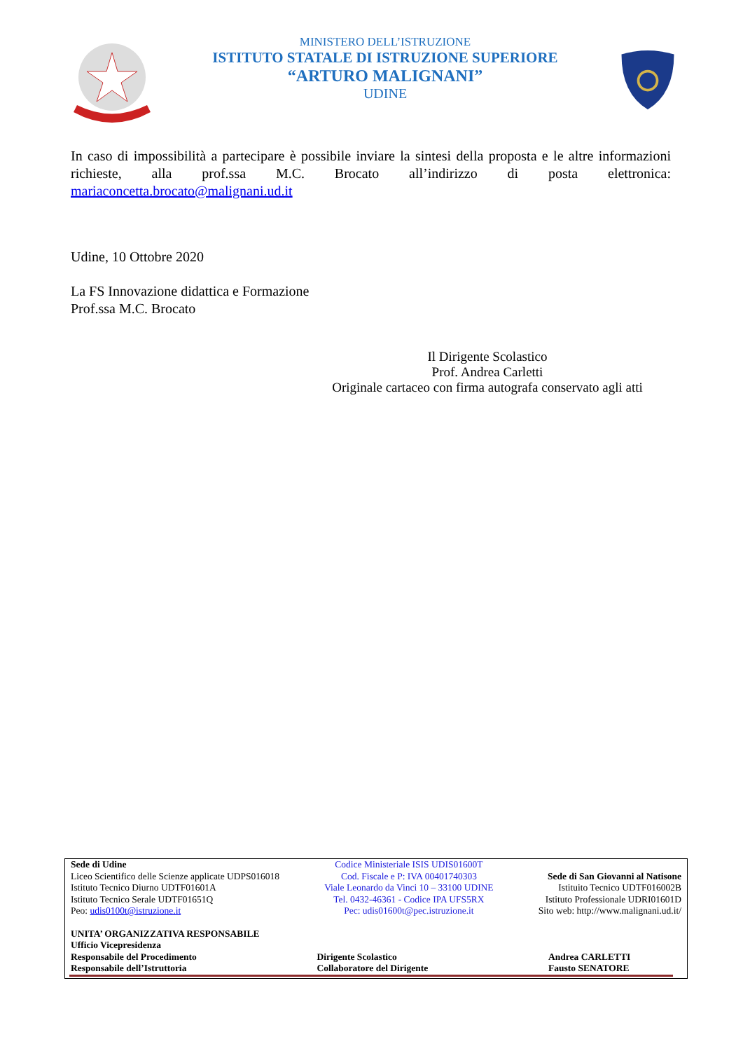MINISTERO DELL’ISTRUZIONE
ISTITUTO STATALE DI ISTRUZIONE SUPERIORE
“ARTURO MALIGNANI”
UDINE
In caso di impossibilità a partecipare è possibile inviare la sintesi della proposta e le altre informazioni richieste, alla prof.ssa M.C. Brocato all’indirizzo di posta elettronica: mariaconcetta.brocato@malignani.ud.it
Udine, 10 Ottobre 2020
La FS Innovazione didattica e Formazione
Prof.ssa M.C. Brocato
Il Dirigente Scolastico
Prof. Andrea Carletti
Originale cartaceo con firma autografa conservato agli atti
Sede di Udine
Liceo Scientifico delle Scienze applicate UDPS016018
Istituto Tecnico Diurno UDTF01601A
Istituto Tecnico Serale UDTF01651Q
Peo: udis0100t@istruzione.it
Codice Ministeriale ISIS UDIS01600T
Cod. Fiscale e P: IVA 00401740303
Viale Leonardo da Vinci 10 – 33100 UDINE
Tel. 0432-46361 - Codice IPA UFS5RX
Pec: udis01600t@pec.istruzione.it
Sede di San Giovanni al Natisone
Istituito Tecnico UDTF016002B
Istituto Professionale UDRI01601D
Sito web: http://www.malignani.ud.it/
UNITA’ ORGANIZZATIVA RESPONSABILE
Ufficio Vicepresidenza
Responsabile del Procedimento
Responsabile dell’Istruttoria
Dirigente Scolastico
Collaboratore del Dirigente
Andrea CARLETTI
Fausto SENATORE